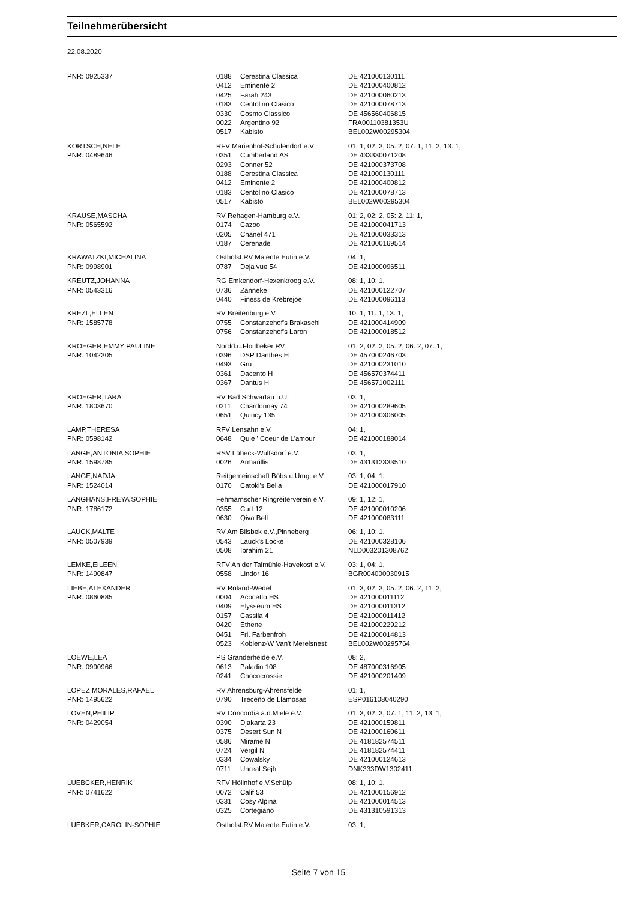Teilnehmerübersicht
22.08.2020
| PNR: 0925337 | 0188 | Cerestina Classica | DE 421000130111 |
| | 0412 | Eminente 2 | DE 421000400812 |
| | 0425 | Farah 243 | DE 421000060213 |
| | 0183 | Centolino Clasico | DE 421000078713 |
| | 0330 | Cosmo Classico | DE 456560406815 |
| | 0022 | Argentino 92 | FRA00110381353U |
| | 0517 | Kabisto | BEL002W00295304 |
| KORTSCH,NELE | RFV Marienhof-Schulendorf e.V | | 01: 1, 02: 3, 05: 2, 07: 1, 11: 2, 13: 1, |
| PNR: 0489646 | 0351 | Cumberland AS | DE 433330071208 |
| | 0293 | Conner 52 | DE 421000373708 |
| | 0188 | Cerestina Classica | DE 421000130111 |
| | 0412 | Eminente 2 | DE 421000400812 |
| | 0183 | Centolino Clasico | DE 421000078713 |
| | 0517 | Kabisto | BEL002W00295304 |
| KRAUSE,MASCHA | RV Rehagen-Hamburg e.V. | | 01: 2, 02: 2, 05: 2, 11: 1, |
| PNR: 0565592 | 0174 | Cazoo | DE 421000041713 |
| | 0205 | Chanel 471 | DE 421000033313 |
| | 0187 | Cerenade | DE 421000169514 |
| KRAWATZKI,MICHALINA | Ostholst.RV Malente Eutin e.V. | | 04: 1, |
| PNR: 0998901 | 0787 | Deja vue 54 | DE 421000096511 |
| KREUTZ,JOHANNA | RG Emkendorf-Hexenkroog e.V. | | 08: 1, 10: 1, |
| PNR: 0543316 | 0736 | Zanneke | DE 421000122707 |
| | 0440 | Finess de Krebrejoe | DE 421000096113 |
| KREZL,ELLEN | RV Breitenburg e.V. | | 10: 1, 11: 1, 13: 1, |
| PNR: 1585778 | 0755 | Constanzehof's Brakaschi | DE 421000414909 |
| | 0756 | Constanzehof's Laron | DE 421000018512 |
| KROEGER,EMMY PAULINE | Nordd.u.Flottbeker RV | | 01: 2, 02: 2, 05: 2, 06: 2, 07: 1, |
| PNR: 1042305 | 0396 | DSP Danthes H | DE 457000246703 |
| | 0493 | Gru | DE 421000231010 |
| | 0361 | Dacento H | DE 456570374411 |
| | 0367 | Dantus H | DE 456571002111 |
| KROEGER,TARA | RV Bad Schwartau u.U. | | 03: 1, |
| PNR: 1803670 | 0211 | Chardonnay 74 | DE 421000289605 |
| | 0651 | Quincy 135 | DE 421000306005 |
| LAMP,THERESA | RFV Lensahn e.V. | | 04: 1, |
| PNR: 0598142 | 0648 | Quie ' Coeur de L'amour | DE 421000188014 |
| LANGE,ANTONIA SOPHIE | RSV Lübeck-Wulfsdorf e.V. | | 03: 1, |
| PNR: 1598785 | 0026 | Armarillis | DE 431312333510 |
| LANGE,NADJA | Reitgemeinschaft Böbs u.Umg. e.V. | | 03: 1, 04: 1, |
| PNR: 1524014 | 0170 | Catoki's Bella | DE 421000017910 |
| LANGHANS,FREYA SOPHIE | Fehmarnscher Ringreiterverein e.V. | | 09: 1, 12: 1, |
| PNR: 1786172 | 0355 | Curt 12 | DE 421000010206 |
| | 0630 | Qiva Bell | DE 421000083111 |
| LAUCK,MALTE | RV Am Bilsbek e.V.,Pinneberg | | 06: 1, 10: 1, |
| PNR: 0507939 | 0543 | Lauck's Locke | DE 421000328106 |
| | 0508 | Ibrahim 21 | NLD003201308762 |
| LEMKE,EILEEN | RFV An der Talmühle-Havekost e.V. | | 03: 1, 04: 1, |
| PNR: 1490847 | 0558 | Lindor 16 | BGR004000030915 |
| LIEBE,ALEXANDER | RV Roland-Wedel | | 01: 3, 02: 3, 05: 2, 06: 2, 11: 2, |
| PNR: 0860885 | 0004 | Acocetto HS | DE 421000011112 |
| | 0409 | Elysseum HS | DE 421000011312 |
| | 0157 | Cassila 4 | DE 421000011412 |
| | 0420 | Ethene | DE 421000229212 |
| | 0451 | Frl. Farbenfroh | DE 421000014813 |
| | 0523 | Koblenz-W Van't Merelsnest | BEL002W00295764 |
| LOEWE,LEA | PS Granderheide e.V. | | 08: 2, |
| PNR: 0990966 | 0613 | Paladin 108 | DE 487000316905 |
| | 0241 | Chococrossie | DE 421000201409 |
| LOPEZ MORALES,RAFAEL | RV Ahrensburg-Ahrensfelde | | 01: 1, |
| PNR: 1495622 | 0790 | Treceño de Llamosas | ESP016108040290 |
| LOVEN,PHILIP | RV Concordia a.d.Miele e.V. | | 01: 3, 02: 3, 07: 1, 11: 2, 13: 1, |
| PNR: 0429054 | 0390 | Djakarta 23 | DE 421000159811 |
| | 0375 | Desert Sun N | DE 421000160611 |
| | 0586 | Mirame N | DE 418182574511 |
| | 0724 | Vergil N | DE 418182574411 |
| | 0334 | Cowalsky | DE 421000124613 |
| | 0711 | Unreal Sejh | DNK333DW1302411 |
| LUEBCKER,HENRIK | RFV Höllnhof e.V.Schülp | | 08: 1, 10: 1, |
| PNR: 0741622 | 0072 | Calif 53 | DE 421000156912 |
| | 0331 | Cosy Alpina | DE 421000014513 |
| | 0325 | Cortegiano | DE 431310591313 |
| LUEBKER,CAROLIN-SOPHIE | Ostholst.RV Malente Eutin e.V. | | 03: 1, |
Seite 7 von 15